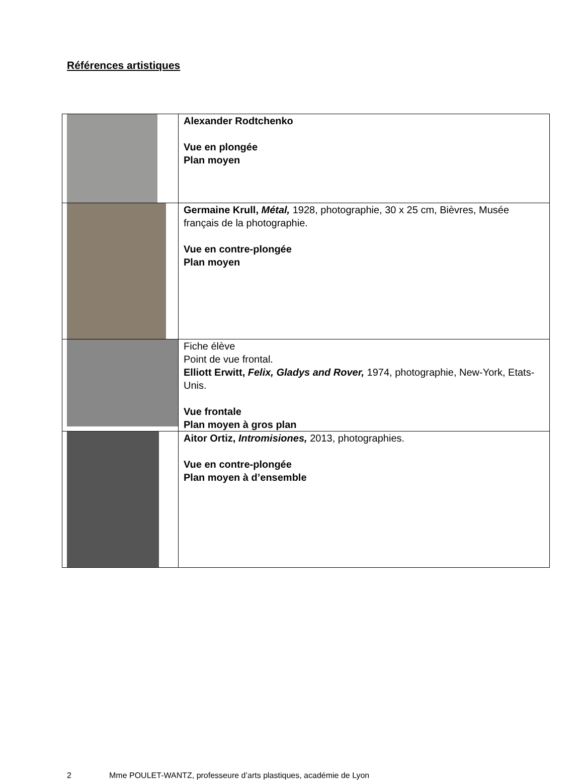Références artistiques
| | Alexander Rodtchenko Vue en plongée Plan moyen |
| | Germaine Krull, Métal, 1928, photographie, 30 x 25 cm, Bièvres, Musée français de la photographie. Vue en contre-plongée Plan moyen |
| | Fiche élève Point de vue frontal. Elliott Erwitt, Felix, Gladys and Rover, 1974, photographie, New-York, Etats-Unis. Vue frontale Plan moyen à gros plan |
| | Aitor Ortiz, Intromisiones, 2013, photographies. Vue en contre-plongée Plan moyen à d’ensemble |
2 Mme POULET-WANTZ, professeure d’arts plastiques, académie de Lyon